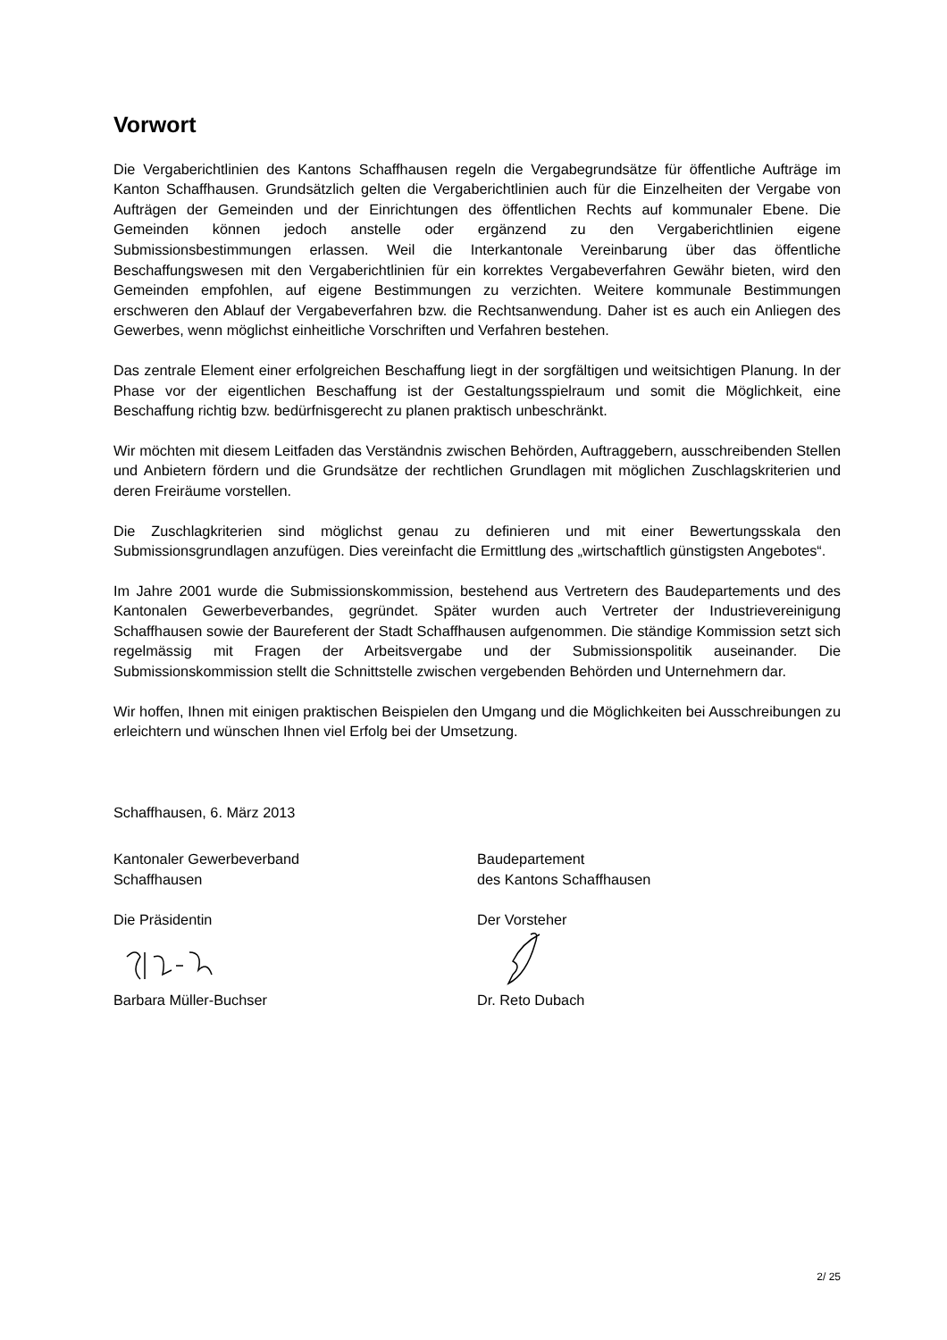Vorwort
Die Vergaberichtlinien des Kantons Schaffhausen regeln die Vergabegrundsätze für öffentliche Aufträge im Kanton Schaffhausen. Grundsätzlich gelten die Vergaberichtlinien auch für die Einzelheiten der Vergabe von Aufträgen der Gemeinden und der Einrichtungen des öffentlichen Rechts auf kommunaler Ebene. Die Gemeinden können jedoch anstelle oder ergänzend zu den Vergaberichtlinien eigene Submissionsbestimmungen erlassen. Weil die Interkantonale Vereinbarung über das öffentliche Beschaffungswesen mit den Vergaberichtlinien für ein korrektes Vergabeverfahren Gewähr bieten, wird den Gemeinden empfohlen, auf eigene Bestimmungen zu verzichten. Weitere kommunale Bestimmungen erschweren den Ablauf der Vergabeverfahren bzw. die Rechtsanwendung. Daher ist es auch ein Anliegen des Gewerbes, wenn möglichst einheitliche Vorschriften und Verfahren bestehen.
Das zentrale Element einer erfolgreichen Beschaffung liegt in der sorgfältigen und weitsichtigen Planung. In der Phase vor der eigentlichen Beschaffung ist der Gestaltungsspielraum und somit die Möglichkeit, eine Beschaffung richtig bzw. bedürfnisgerecht zu planen praktisch unbeschränkt.
Wir möchten mit diesem Leitfaden das Verständnis zwischen Behörden, Auftraggebern, ausschreibenden Stellen und Anbietern fördern und die Grundsätze der rechtlichen Grundlagen mit möglichen Zuschlagskriterien und deren Freiräume vorstellen.
Die Zuschlagkriterien sind möglichst genau zu definieren und mit einer Bewertungsskala den Submissionsgrundlagen anzufügen. Dies vereinfacht die Ermittlung des „wirtschaftlich günstigsten Angebotes“.
Im Jahre 2001 wurde die Submissionskommission, bestehend aus Vertretern des Baudepartements und des Kantonalen Gewerbeverbandes, gegründet. Später wurden auch Vertreter der Industrievereinigung Schaffhausen sowie der Baureferent der Stadt Schaffhausen aufgenommen. Die ständige Kommission setzt sich regelmässig mit Fragen der Arbeitsvergabe und der Submissionspolitik auseinander. Die Submissionskommission stellt die Schnittstelle zwischen vergebenden Behörden und Unternehmern dar.
Wir hoffen, Ihnen mit einigen praktischen Beispielen den Umgang und die Möglichkeiten bei Ausschreibungen zu erleichtern und wünschen Ihnen viel Erfolg bei der Umsetzung.
Schaffhausen, 6. März 2013
Kantonaler Gewerbeverband
Schaffhausen
Die Präsidentin
Barbara Müller-Buchser
Baudepartement
des Kantons Schaffhausen
Der Vorsteher
Dr. Reto Dubach
2/ 25